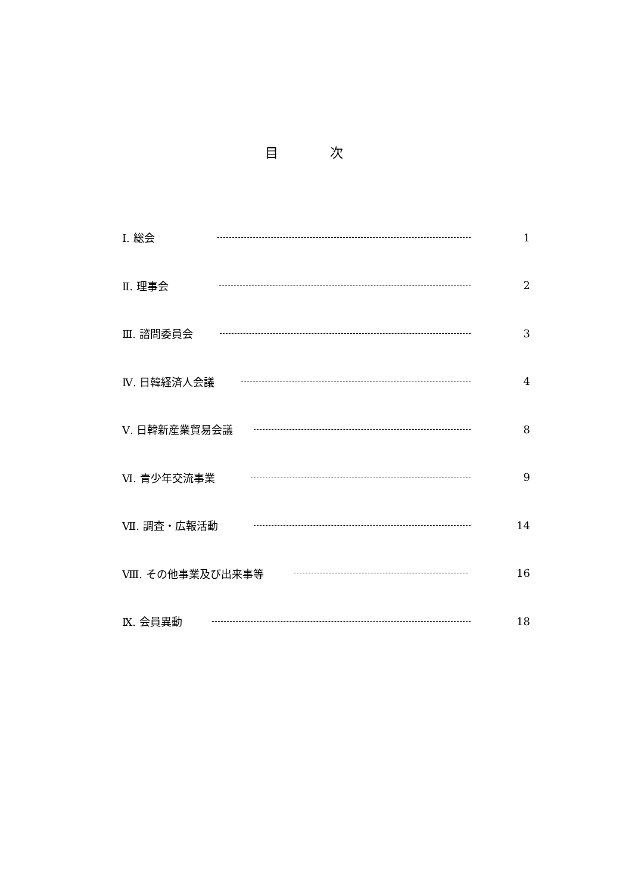目 次
Ⅰ. 総会 1
Ⅱ. 理事会 2
Ⅲ. 諮問委員会 3
Ⅳ. 日韓経済人会議 4
Ⅴ. 日韓新産業貿易会議 8
Ⅵ. 青少年交流事業 9
Ⅶ. 調査・広報活動 14
Ⅷ. その他事業及び出来事等 16
Ⅸ. 会員異動 18